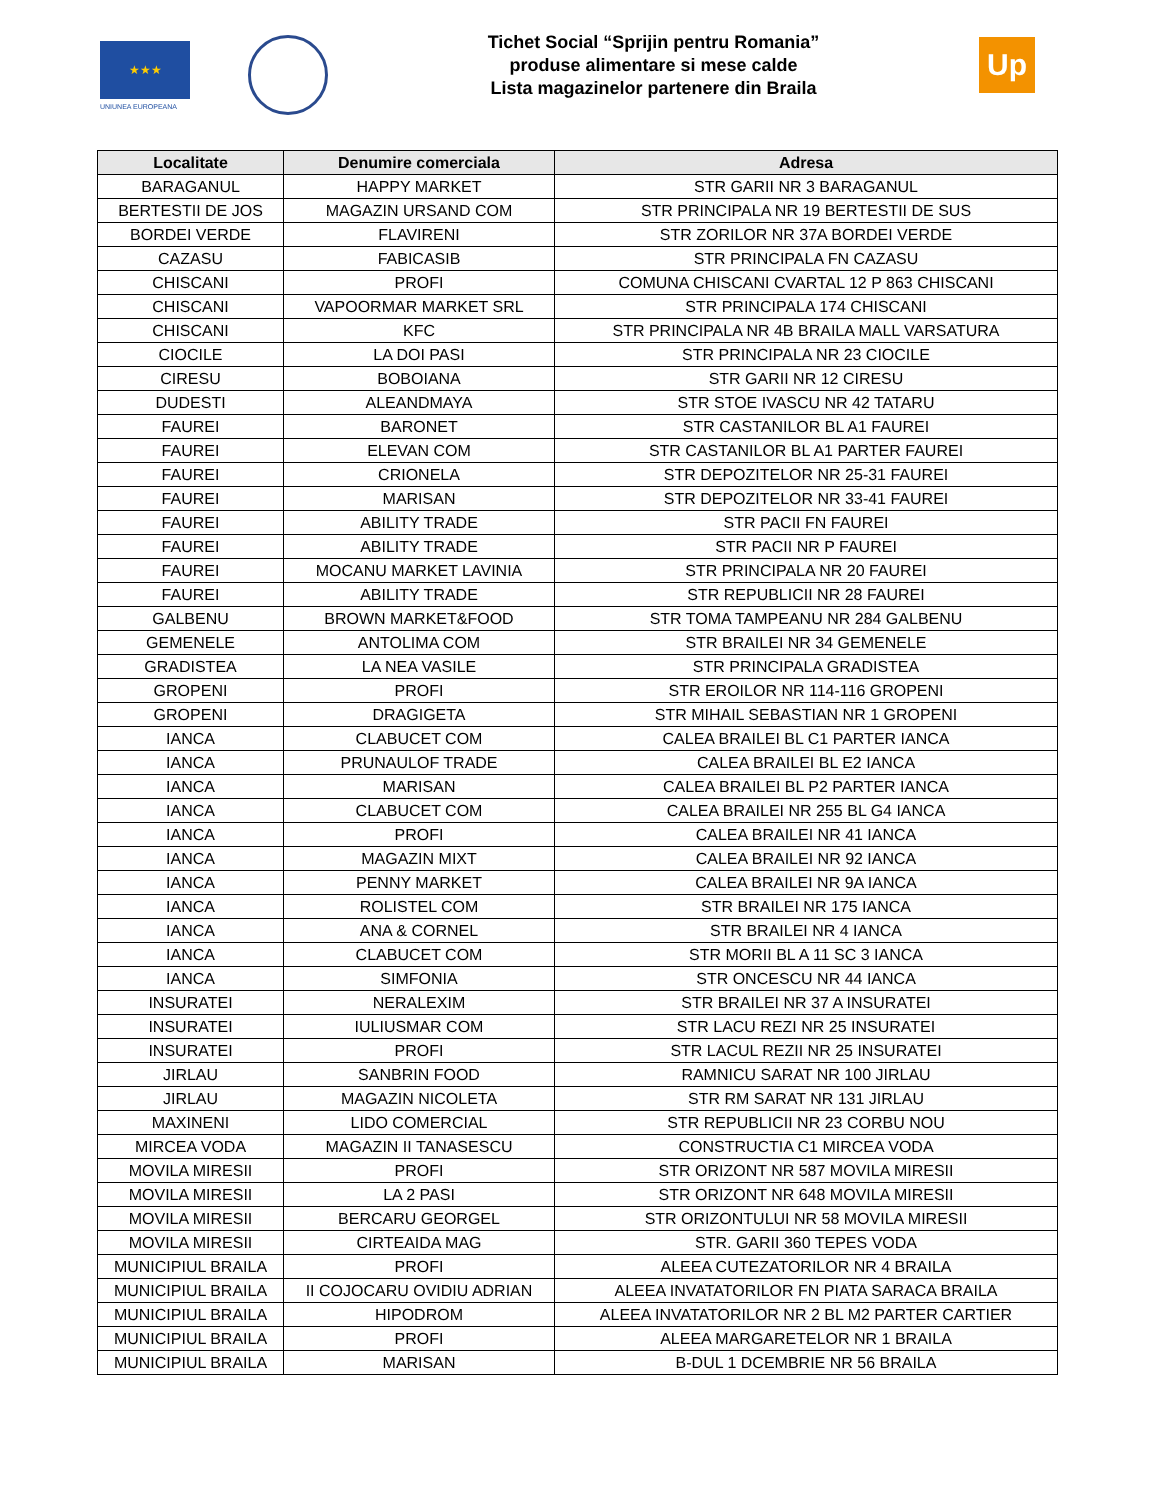★★★
UNIUNEA EUROPEANA
Tichet Social “Sprijin pentru Romania”
produse alimentare si mese calde
Lista magazinelor partenere din Braila
Up
| Localitate | Denumire comerciala | Adresa |
| --- | --- | --- |
| BARAGANUL | HAPPY MARKET | STR GARII NR 3 BARAGANUL |
| BERTESTII DE JOS | MAGAZIN URSAND COM | STR PRINCIPALA NR 19 BERTESTII DE SUS |
| BORDEI VERDE | FLAVIRENI | STR ZORILOR NR 37A BORDEI VERDE |
| CAZASU | FABICASIB | STR PRINCIPALA FN CAZASU |
| CHISCANI | PROFI | COMUNA CHISCANI CVARTAL 12 P 863 CHISCANI |
| CHISCANI | VAPOORMAR MARKET SRL | STR PRINCIPALA 174 CHISCANI |
| CHISCANI | KFC | STR PRINCIPALA NR 4B BRAILA MALL VARSATURA |
| CIOCILE | LA DOI PASI | STR PRINCIPALA NR 23 CIOCILE |
| CIRESU | BOBOIANA | STR GARII NR 12 CIRESU |
| DUDESTI | ALEANDMAYA | STR STOE IVASCU NR 42 TATARU |
| FAUREI | BARONET | STR CASTANILOR BL A1 FAUREI |
| FAUREI | ELEVAN COM | STR CASTANILOR BL A1 PARTER FAUREI |
| FAUREI | CRIONELA | STR DEPOZITELOR NR 25-31 FAUREI |
| FAUREI | MARISAN | STR DEPOZITELOR NR 33-41 FAUREI |
| FAUREI | ABILITY TRADE | STR PACII FN FAUREI |
| FAUREI | ABILITY TRADE | STR PACII NR P FAUREI |
| FAUREI | MOCANU MARKET LAVINIA | STR PRINCIPALA NR 20 FAUREI |
| FAUREI | ABILITY TRADE | STR REPUBLICII NR 28 FAUREI |
| GALBENU | BROWN MARKET&FOOD | STR TOMA TAMPEANU NR 284 GALBENU |
| GEMENELE | ANTOLIMA COM | STR BRAILEI NR 34 GEMENELE |
| GRADISTEA | LA NEA VASILE | STR PRINCIPALA GRADISTEA |
| GROPENI | PROFI | STR EROILOR NR 114-116 GROPENI |
| GROPENI | DRAGIGETA | STR MIHAIL SEBASTIAN NR 1 GROPENI |
| IANCA | CLABUCET COM | CALEA BRAILEI BL C1 PARTER IANCA |
| IANCA | PRUNAULOF TRADE | CALEA BRAILEI BL E2 IANCA |
| IANCA | MARISAN | CALEA BRAILEI BL P2 PARTER IANCA |
| IANCA | CLABUCET COM | CALEA BRAILEI NR 255 BL G4 IANCA |
| IANCA | PROFI | CALEA BRAILEI NR 41 IANCA |
| IANCA | MAGAZIN MIXT | CALEA BRAILEI NR 92 IANCA |
| IANCA | PENNY MARKET | CALEA BRAILEI NR 9A IANCA |
| IANCA | ROLISTEL COM | STR BRAILEI NR 175 IANCA |
| IANCA | ANA & CORNEL | STR BRAILEI NR 4 IANCA |
| IANCA | CLABUCET COM | STR MORII BL A 11 SC 3 IANCA |
| IANCA | SIMFONIA | STR ONCESCU NR 44 IANCA |
| INSURATEI | NERALEXIM | STR BRAILEI NR 37 A INSURATEI |
| INSURATEI | IULIUSMAR COM | STR LACU REZI NR 25 INSURATEI |
| INSURATEI | PROFI | STR LACUL REZII NR 25 INSURATEI |
| JIRLAU | SANBRIN FOOD | RAMNICU SARAT NR 100 JIRLAU |
| JIRLAU | MAGAZIN NICOLETA | STR RM SARAT NR 131 JIRLAU |
| MAXINENI | LIDO COMERCIAL | STR REPUBLICII NR 23 CORBU NOU |
| MIRCEA VODA | MAGAZIN II TANASESCU | CONSTRUCTIA C1 MIRCEA VODA |
| MOVILA MIRESII | PROFI | STR ORIZONT NR 587 MOVILA MIRESII |
| MOVILA MIRESII | LA 2 PASI | STR ORIZONT NR 648 MOVILA MIRESII |
| MOVILA MIRESII | BERCARU GEORGEL | STR ORIZONTULUI NR 58 MOVILA MIRESII |
| MOVILA MIRESII | CIRTEAIDA MAG | STR. GARII 360 TEPES VODA |
| MUNICIPIUL BRAILA | PROFI | ALEEA CUTEZATORILOR NR 4 BRAILA |
| MUNICIPIUL BRAILA | II COJOCARU OVIDIU ADRIAN | ALEEA INVATATORILOR FN PIATA SARACA BRAILA |
| MUNICIPIUL BRAILA | HIPODROM | ALEEA INVATATORILOR NR 2 BL M2 PARTER CARTIER |
| MUNICIPIUL BRAILA | PROFI | ALEEA MARGARETELOR NR 1 BRAILA |
| MUNICIPIUL BRAILA | MARISAN | B-DUL 1 DCEMBRIE NR 56 BRAILA |